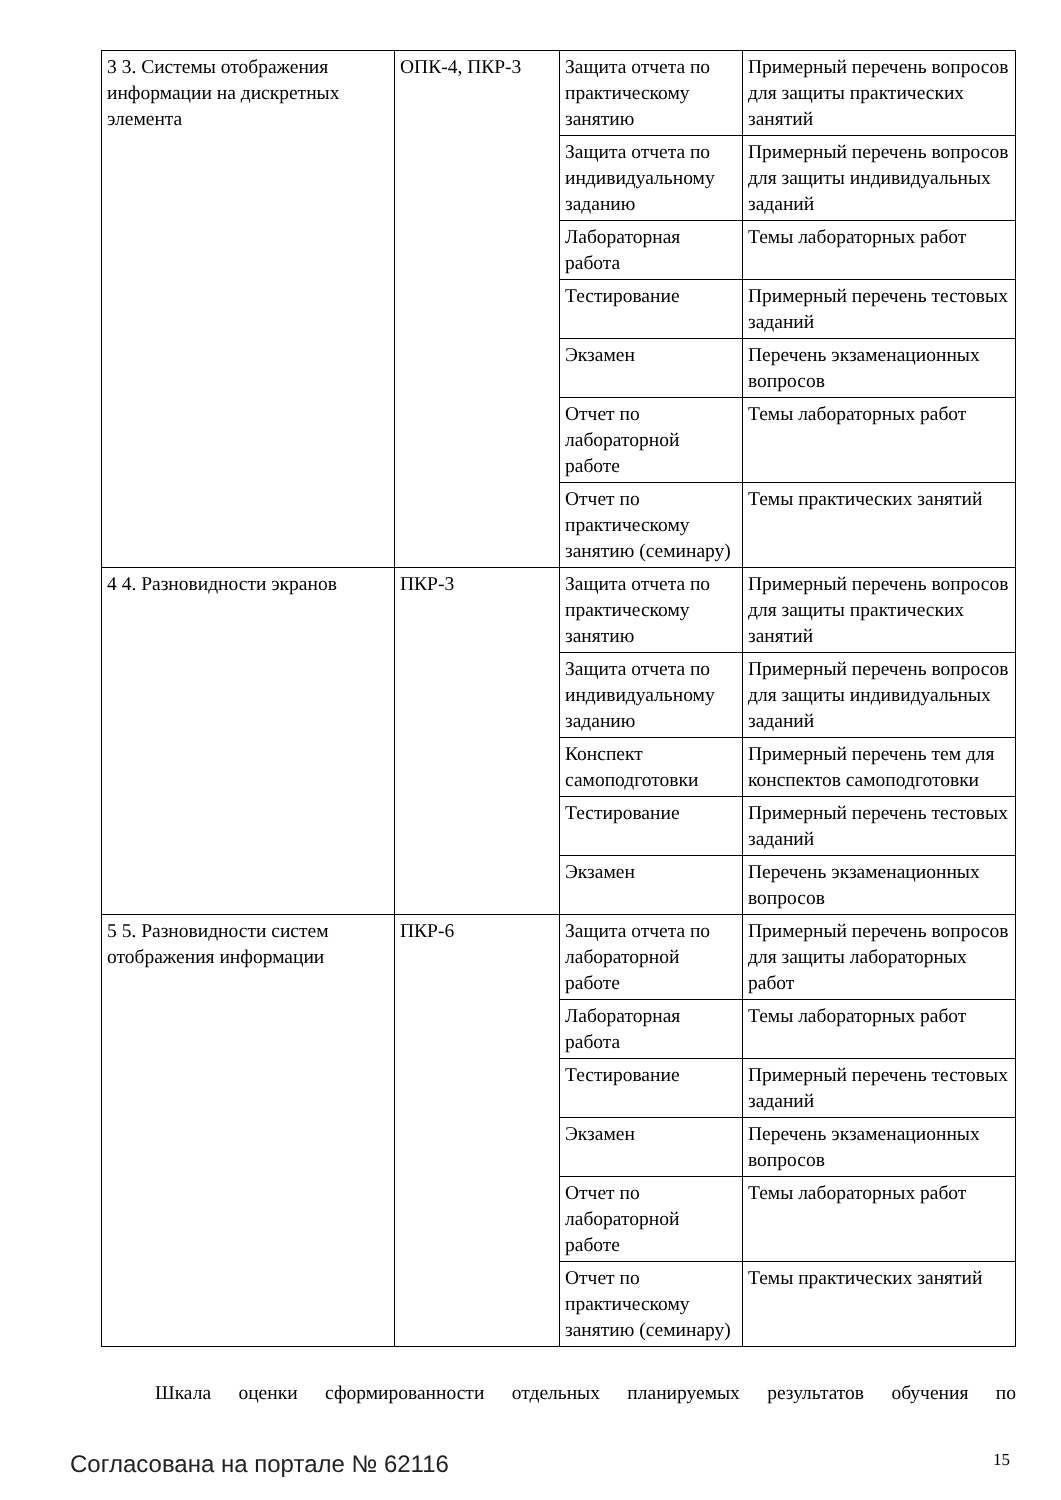| 3 3. Системы отображения информации на дискретных элемента | ОПК-4, ПКР-3 | Защита отчета по практическому занятию | Примерный перечень вопросов для защиты практических занятий |
| | | Защита отчета по индивидуальному заданию | Примерный перечень вопросов для защиты индивидуальных заданий |
| | | Лабораторная работа | Темы лабораторных работ |
| | | Тестирование | Примерный перечень тестовых заданий |
| | | Экзамен | Перечень экзаменационных вопросов |
| | | Отчет по лабораторной работе | Темы лабораторных работ |
| | | Отчет по практическому занятию (семинару) | Темы практических занятий |
| 4 4. Разновидности экранов | ПКР-3 | Защита отчета по практическому занятию | Примерный перечень вопросов для защиты практических занятий |
| | | Защита отчета по индивидуальному заданию | Примерный перечень вопросов для защиты индивидуальных заданий |
| | | Конспект самоподготовки | Примерный перечень тем для конспектов самоподготовки |
| | | Тестирование | Примерный перечень тестовых заданий |
| | | Экзамен | Перечень экзаменационных вопросов |
| 5 5. Разновидности систем отображения информации | ПКР-6 | Защита отчета по лабораторной работе | Примерный перечень вопросов для защиты лабораторных работ |
| | | Лабораторная работа | Темы лабораторных работ |
| | | Тестирование | Примерный перечень тестовых заданий |
| | | Экзамен | Перечень экзаменационных вопросов |
| | | Отчет по лабораторной работе | Темы лабораторных работ |
| | | Отчет по практическому занятию (семинару) | Темы практических занятий |
Шкала оценки сформированности отдельных планируемых результатов обучения по
Согласована на портале № 62116 15